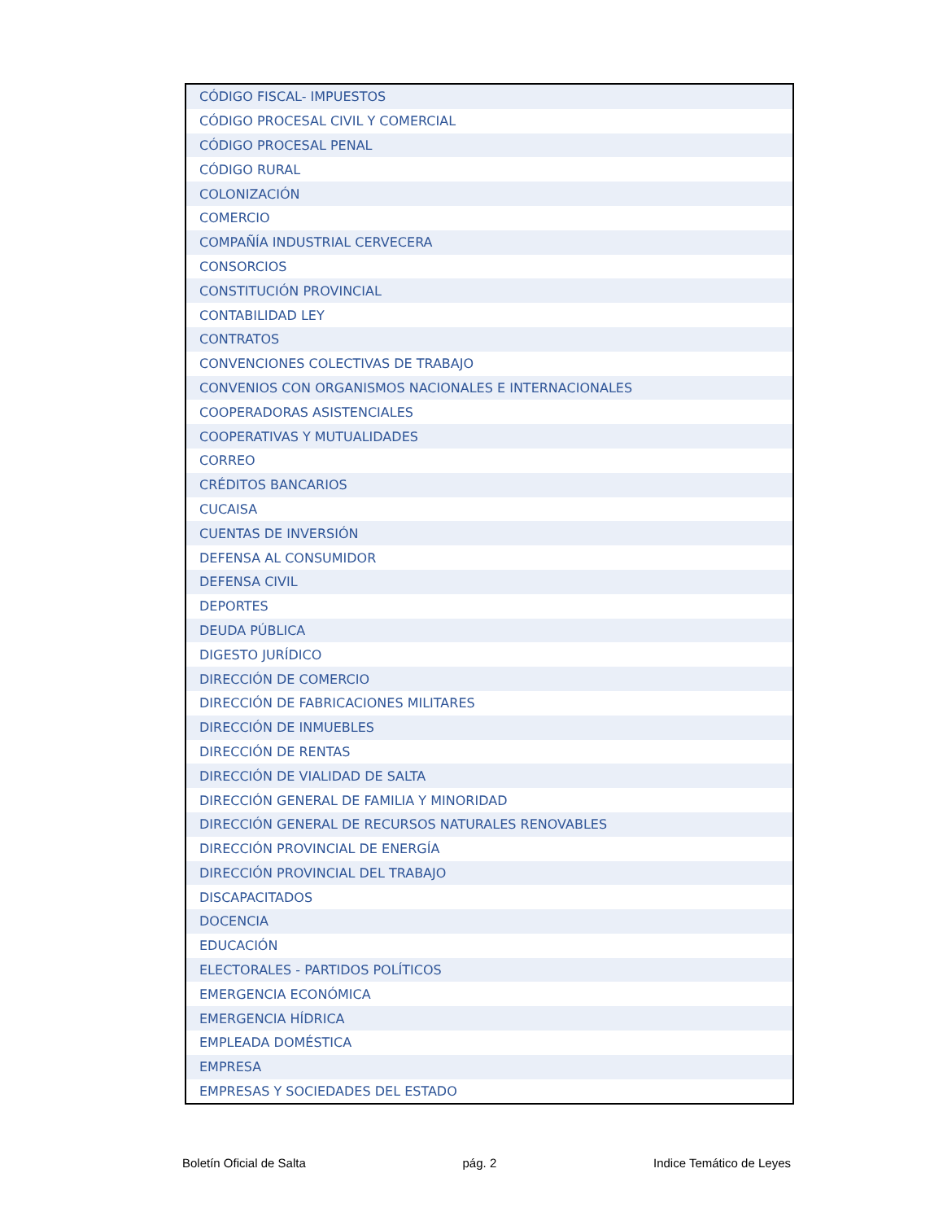| CÓDIGO FISCAL- IMPUESTOS |
| CÓDIGO PROCESAL CIVIL Y COMERCIAL |
| CÓDIGO PROCESAL PENAL |
| CÓDIGO RURAL |
| COLONIZACIÓN |
| COMERCIO |
| COMPAÑÍA INDUSTRIAL CERVECERA |
| CONSORCIOS |
| CONSTITUCIÓN PROVINCIAL |
| CONTABILIDAD LEY |
| CONTRATOS |
| CONVENCIONES COLECTIVAS DE TRABAJO |
| CONVENIOS CON ORGANISMOS NACIONALES E INTERNACIONALES |
| COOPERADORAS ASISTENCIALES |
| COOPERATIVAS Y MUTUALIDADES |
| CORREO |
| CRÉDITOS BANCARIOS |
| CUCAISA |
| CUENTAS DE INVERSIÓN |
| DEFENSA AL CONSUMIDOR |
| DEFENSA CIVIL |
| DEPORTES |
| DEUDA PÚBLICA |
| DIGESTO JURÍDICO |
| DIRECCIÓN DE COMERCIO |
| DIRECCIÓN DE FABRICACIONES MILITARES |
| DIRECCIÓN DE INMUEBLES |
| DIRECCIÓN DE RENTAS |
| DIRECCIÓN DE VIALIDAD DE SALTA |
| DIRECCIÓN GENERAL DE FAMILIA Y MINORIDAD |
| DIRECCIÓN GENERAL DE RECURSOS NATURALES RENOVABLES |
| DIRECCIÓN PROVINCIAL DE ENERGÍA |
| DIRECCIÓN PROVINCIAL DEL TRABAJO |
| DISCAPACITADOS |
| DOCENCIA |
| EDUCACIÓN |
| ELECTORALES - PARTIDOS POLÍTICOS |
| EMERGENCIA ECONÓMICA |
| EMERGENCIA HÍDRICA |
| EMPLEADA DOMÉSTICA |
| EMPRESA |
| EMPRESAS Y SOCIEDADES DEL ESTADO |
Boletín Oficial de Salta pág. 2 Indice Temático de Leyes